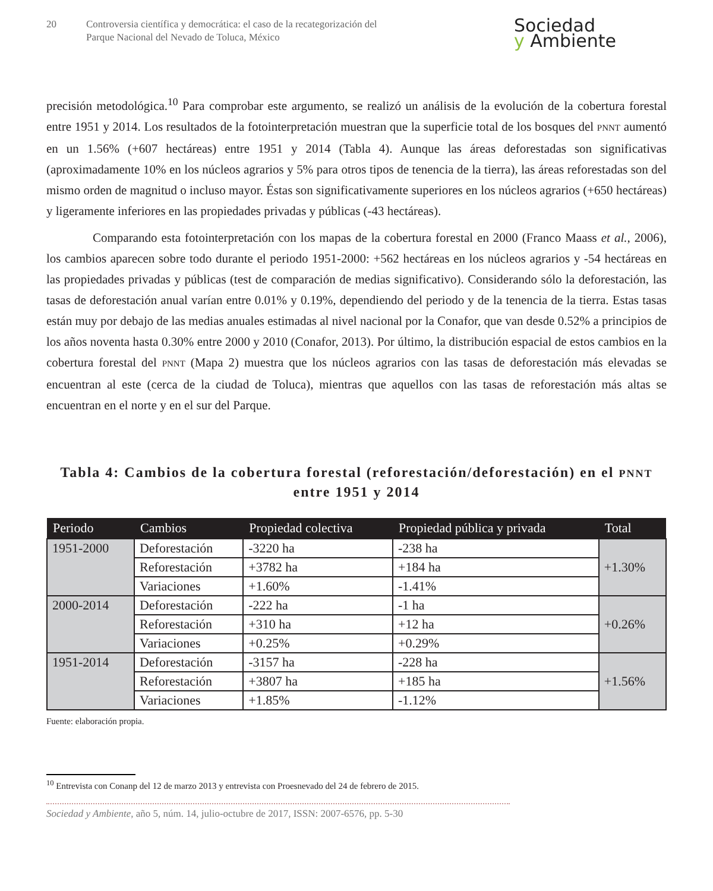20 Controversia científica y democrática: el caso de la recategorización del
Parque Nacional del Nevado de Toluca, México
Sociedad
y Ambiente
precisión metodológica.<sup>10</sup> Para comprobar este argumento, se realizó un análisis de la evolución de la cobertura forestal entre 1951 y 2014. Los resultados de la fotointerpretación muestran que la superficie total de los bosques del PNNT aumentó en un 1.56% (+607 hectáreas) entre 1951 y 2014 (Tabla 4). Aunque las áreas deforestadas son significativas (aproximadamente 10% en los núcleos agrarios y 5% para otros tipos de tenencia de la tierra), las áreas reforestadas son del mismo orden de magnitud o incluso mayor. Éstas son significativamente superiores en los núcleos agrarios (+650 hectáreas) y ligeramente inferiores en las propiedades privadas y públicas (-43 hectáreas).
Comparando esta fotointerpretación con los mapas de la cobertura forestal en 2000 (Franco Maass et al., 2006), los cambios aparecen sobre todo durante el periodo 1951-2000: +562 hectáreas en los núcleos agrarios y -54 hectáreas en las propiedades privadas y públicas (test de comparación de medias significativo). Considerando sólo la deforestación, las tasas de deforestación anual varían entre 0.01% y 0.19%, dependiendo del periodo y de la tenencia de la tierra. Estas tasas están muy por debajo de las medias anuales estimadas al nivel nacional por la Conafor, que van desde 0.52% a principios de los años noventa hasta 0.30% entre 2000 y 2010 (Conafor, 2013). Por último, la distribución espacial de estos cambios en la cobertura forestal del PNNT (Mapa 2) muestra que los núcleos agrarios con las tasas de deforestación más elevadas se encuentran al este (cerca de la ciudad de Toluca), mientras que aquellos con las tasas de reforestación más altas se encuentran en el norte y en el sur del Parque.
Tabla 4: Cambios de la cobertura forestal (reforestación/deforestación) en el PNNT entre 1951 y 2014
| Periodo | Cambios | Propiedad colectiva | Propiedad pública y privada | Total |
| --- | --- | --- | --- | --- |
| 1951-2000 | Deforestación | -3220 ha | -238 ha | +1.30% |
| | Reforestación | +3782 ha | +184 ha | |
| | Variaciones | +1.60% | -1.41% | |
| 2000-2014 | Deforestación | -222 ha | -1 ha | +0.26% |
| | Reforestación | +310 ha | +12 ha | |
| | Variaciones | +0.25% | +0.29% | |
| 1951-2014 | Deforestación | -3157 ha | -228 ha | +1.56% |
| | Reforestación | +3807 ha | +185 ha | |
| | Variaciones | +1.85% | -1.12% | |
Fuente: elaboración propia.
<sup>10</sup> Entrevista con Conanp del 12 de marzo 2013 y entrevista con Proesnevado del 24 de febrero de 2015.
Sociedad y Ambiente, año 5, núm. 14, julio-octubre de 2017, ISSN: 2007-6576, pp. 5-30